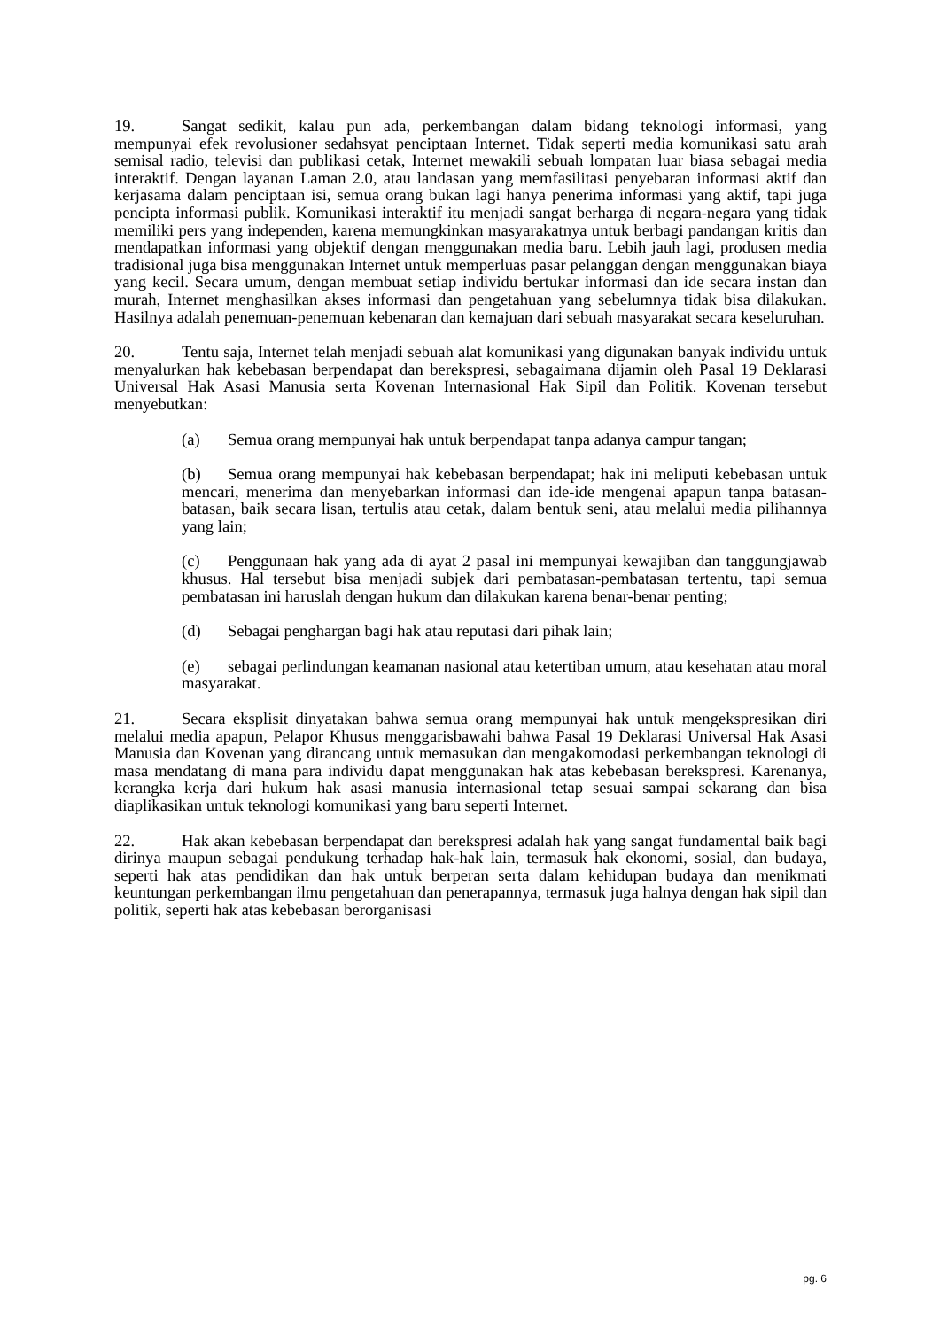19. Sangat sedikit, kalau pun ada, perkembangan dalam bidang teknologi informasi, yang mempunyai efek revolusioner sedahsyat penciptaan Internet. Tidak seperti media komunikasi satu arah semisal radio, televisi dan publikasi cetak, Internet mewakili sebuah lompatan luar biasa sebagai media interaktif. Dengan layanan Laman 2.0, atau landasan yang memfasilitasi penyebaran informasi aktif dan kerjasama dalam penciptaan isi, semua orang bukan lagi hanya penerima informasi yang aktif, tapi juga pencipta informasi publik. Komunikasi interaktif itu menjadi sangat berharga di negara-negara yang tidak memiliki pers yang independen, karena memungkinkan masyarakatnya untuk berbagi pandangan kritis dan mendapatkan informasi yang objektif dengan menggunakan media baru. Lebih jauh lagi, produsen media tradisional juga bisa menggunakan Internet untuk memperluas pasar pelanggan dengan menggunakan biaya yang kecil. Secara umum, dengan membuat setiap individu bertukar informasi dan ide secara instan dan murah, Internet menghasilkan akses informasi dan pengetahuan yang sebelumnya tidak bisa dilakukan. Hasilnya adalah penemuan-penemuan kebenaran dan kemajuan dari sebuah masyarakat secara keseluruhan.
20. Tentu saja, Internet telah menjadi sebuah alat komunikasi yang digunakan banyak individu untuk menyalurkan hak kebebasan berpendapat dan berekspresi, sebagaimana dijamin oleh Pasal 19 Deklarasi Universal Hak Asasi Manusia serta Kovenan Internasional Hak Sipil dan Politik. Kovenan tersebut menyebutkan:
(a) Semua orang mempunyai hak untuk berpendapat tanpa adanya campur tangan;
(b) Semua orang mempunyai hak kebebasan berpendapat; hak ini meliputi kebebasan untuk mencari, menerima dan menyebarkan informasi dan ide-ide mengenai apapun tanpa batasan-batasan, baik secara lisan, tertulis atau cetak, dalam bentuk seni, atau melalui media pilihannya yang lain;
(c) Penggunaan hak yang ada di ayat 2 pasal ini mempunyai kewajiban dan tanggungjawab khusus. Hal tersebut bisa menjadi subjek dari pembatasan-pembatasan tertentu, tapi semua pembatasan ini haruslah dengan hukum dan dilakukan karena benar-benar penting;
(d) Sebagai penghargan bagi hak atau reputasi dari pihak lain;
(e) sebagai perlindungan keamanan nasional atau ketertiban umum, atau kesehatan atau moral masyarakat.
21. Secara eksplisit dinyatakan bahwa semua orang mempunyai hak untuk mengekspresikan diri melalui media apapun, Pelapor Khusus menggarisbawahi bahwa Pasal 19 Deklarasi Universal Hak Asasi Manusia dan Kovenan yang dirancang untuk memasukan dan mengakomodasi perkembangan teknologi di masa mendatang di mana para individu dapat menggunakan hak atas kebebasan berekspresi. Karenanya, kerangka kerja dari hukum hak asasi manusia internasional tetap sesuai sampai sekarang dan bisa diaplikasikan untuk teknologi komunikasi yang baru seperti Internet.
22. Hak akan kebebasan berpendapat dan berekspresi adalah hak yang sangat fundamental baik bagi dirinya maupun sebagai pendukung terhadap hak-hak lain, termasuk hak ekonomi, sosial, dan budaya, seperti hak atas pendidikan dan hak untuk berperan serta dalam kehidupan budaya dan menikmati keuntungan perkembangan ilmu pengetahuan dan penerapannya, termasuk juga halnya dengan hak sipil dan politik, seperti hak atas kebebasan berorganisasi
pg. 6